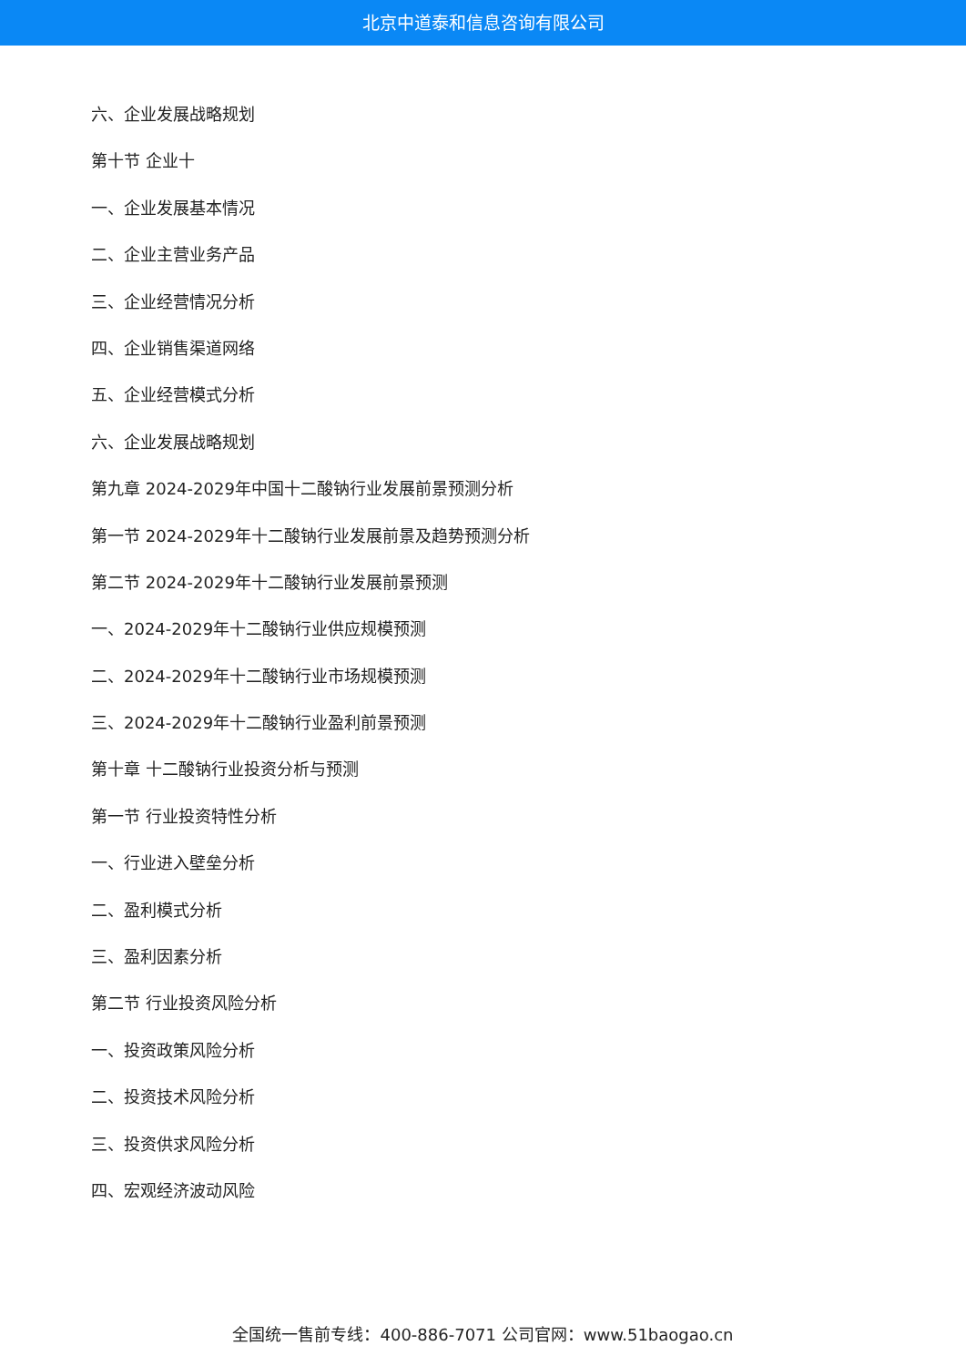北京中道泰和信息咨询有限公司
六、企业发展战略规划
第十节 企业十
一、企业发展基本情况
二、企业主营业务产品
三、企业经营情况分析
四、企业销售渠道网络
五、企业经营模式分析
六、企业发展战略规划
第九章 2024-2029年中国十二酸钠行业发展前景预测分析
第一节 2024-2029年十二酸钠行业发展前景及趋势预测分析
第二节 2024-2029年十二酸钠行业发展前景预测
一、2024-2029年十二酸钠行业供应规模预测
二、2024-2029年十二酸钠行业市场规模预测
三、2024-2029年十二酸钠行业盈利前景预测
第十章 十二酸钠行业投资分析与预测
第一节 行业投资特性分析
一、行业进入壁垒分析
二、盈利模式分析
三、盈利因素分析
第二节 行业投资风险分析
一、投资政策风险分析
二、投资技术风险分析
三、投资供求风险分析
四、宏观经济波动风险
全国统一售前专线：400-886-7071 公司官网：www.51baogao.cn